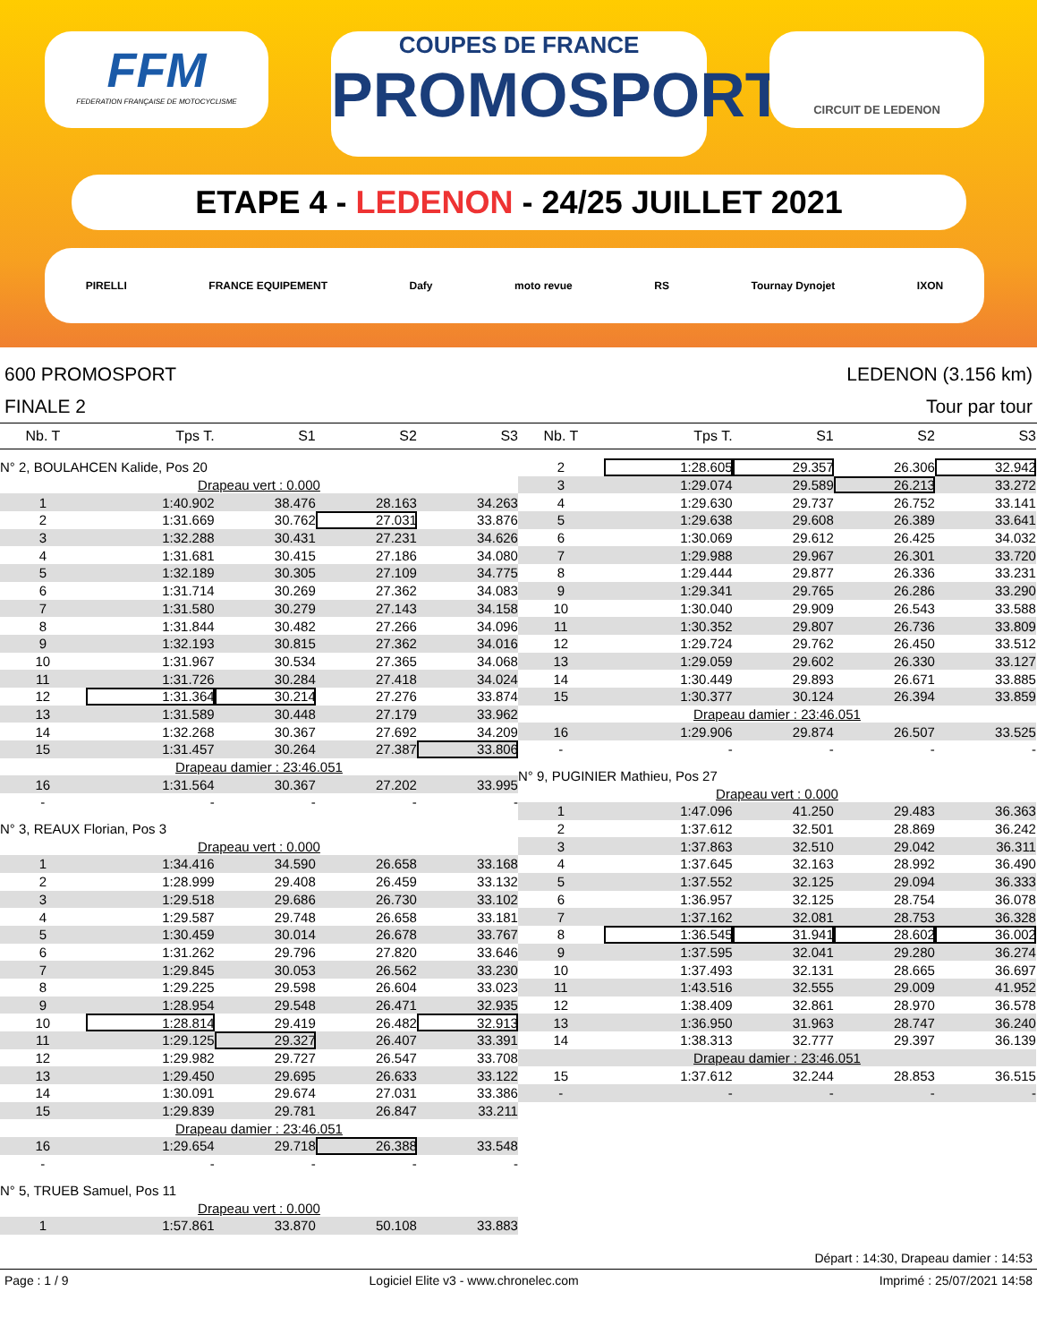FFM
FEDERATION FRANÇAISE DE MOTOCYCLISME
COUPES DE FRANCE
PROMOSPORT
CIRCUIT DE LEDENON
ETAPE 4 - LEDENON - 24/25 JUILLET 2021
PIRELLI FRANCE EQUIPEMENT Dafy moto revue RS Tournay Dynojet IXON
600 PROMOSPORT
FINALE 2
LEDENON (3.156 km)
Tour par tour
| Nb. T | Tps T. | S1 | S2 | S3 | |
| --- | --- | --- | --- | --- | --- |
| N° 2, BOULAHCEN Kalide, Pos 20 | | | | | |
| Drapeau vert : 0.000 | | | | | |
| 1 | 1:40.902 | 38.476 | 28.163 | 34.263 | |
| 2 | 1:31.669 | 30.762 | 27.031 | 33.876 | |
| 3 | 1:32.288 | 30.431 | 27.231 | 34.626 | |
| 4 | 1:31.681 | 30.415 | 27.186 | 34.080 | |
| 5 | 1:32.189 | 30.305 | 27.109 | 34.775 | |
| 6 | 1:31.714 | 30.269 | 27.362 | 34.083 | |
| 7 | 1:31.580 | 30.279 | 27.143 | 34.158 | |
| 8 | 1:31.844 | 30.482 | 27.266 | 34.096 | |
| 9 | 1:32.193 | 30.815 | 27.362 | 34.016 | |
| 10 | 1:31.967 | 30.534 | 27.365 | 34.068 | |
| 11 | 1:31.726 | 30.284 | 27.418 | 34.024 | |
| 12 | 1:31.364 | 30.214 | 27.276 | 33.874 | |
| 13 | 1:31.589 | 30.448 | 27.179 | 33.962 | |
| 14 | 1:32.268 | 30.367 | 27.692 | 34.209 | |
| 15 | 1:31.457 | 30.264 | 27.387 | 33.806 | |
| Drapeau damier : 23:46.051 | | | | | |
| 16 | 1:31.564 | 30.367 | 27.202 | 33.995 | |
| - | - | - | - | - | |
| N° 3, REAUX Florian, Pos 3 | | | | | |
| Drapeau vert : 0.000 | | | | | |
| 1 | 1:34.416 | 34.590 | 26.658 | 33.168 | |
| 2 | 1:28.999 | 29.408 | 26.459 | 33.132 | |
| 3 | 1:29.518 | 29.686 | 26.730 | 33.102 | |
| 4 | 1:29.587 | 29.748 | 26.658 | 33.181 | |
| 5 | 1:30.459 | 30.014 | 26.678 | 33.767 | |
| 6 | 1:31.262 | 29.796 | 27.820 | 33.646 | |
| 7 | 1:29.845 | 30.053 | 26.562 | 33.230 | |
| 8 | 1:29.225 | 29.598 | 26.604 | 33.023 | |
| 9 | 1:28.954 | 29.548 | 26.471 | 32.935 | |
| 10 | 1:28.814 | 29.419 | 26.482 | 32.913 | |
| 11 | 1:29.125 | 29.327 | 26.407 | 33.391 | |
| 12 | 1:29.982 | 29.727 | 26.547 | 33.708 | |
| 13 | 1:29.450 | 29.695 | 26.633 | 33.122 | |
| 14 | 1:30.091 | 29.674 | 27.031 | 33.386 | |
| 15 | 1:29.839 | 29.781 | 26.847 | 33.211 | |
| Drapeau damier : 23:46.051 | | | | | |
| 16 | 1:29.654 | 29.718 | 26.388 | 33.548 | |
| - | - | - | - | - | |
| N° 5, TRUEB Samuel, Pos 11 | | | | | |
| Drapeau vert : 0.000 | | | | | |
| 1 | 1:57.861 | 33.870 | 50.108 | 33.883 | |
| Nb. T | Tps T. | S1 | S2 | S3 | |
| --- | --- | --- | --- | --- | --- |
| 2 | 1:28.605 | 29.357 | 26.306 | 32.942 | |
| 3 | 1:29.074 | 29.589 | 26.213 | 33.272 | |
| 4 | 1:29.630 | 29.737 | 26.752 | 33.141 | |
| 5 | 1:29.638 | 29.608 | 26.389 | 33.641 | |
| 6 | 1:30.069 | 29.612 | 26.425 | 34.032 | |
| 7 | 1:29.988 | 29.967 | 26.301 | 33.720 | |
| 8 | 1:29.444 | 29.877 | 26.336 | 33.231 | |
| 9 | 1:29.341 | 29.765 | 26.286 | 33.290 | |
| 10 | 1:30.040 | 29.909 | 26.543 | 33.588 | |
| 11 | 1:30.352 | 29.807 | 26.736 | 33.809 | |
| 12 | 1:29.724 | 29.762 | 26.450 | 33.512 | |
| 13 | 1:29.059 | 29.602 | 26.330 | 33.127 | |
| 14 | 1:30.449 | 29.893 | 26.671 | 33.885 | |
| 15 | 1:30.377 | 30.124 | 26.394 | 33.859 | |
| Drapeau damier : 23:46.051 | | | | | |
| 16 | 1:29.906 | 29.874 | 26.507 | 33.525 | |
| - | - | - | - | - | |
| N° 9, PUGINIER Mathieu, Pos 27 | | | | | |
| Drapeau vert : 0.000 | | | | | |
| 1 | 1:47.096 | 41.250 | 29.483 | 36.363 | |
| 2 | 1:37.612 | 32.501 | 28.869 | 36.242 | |
| 3 | 1:37.863 | 32.510 | 29.042 | 36.311 | |
| 4 | 1:37.645 | 32.163 | 28.992 | 36.490 | |
| 5 | 1:37.552 | 32.125 | 29.094 | 36.333 | |
| 6 | 1:36.957 | 32.125 | 28.754 | 36.078 | |
| 7 | 1:37.162 | 32.081 | 28.753 | 36.328 | |
| 8 | 1:36.545 | 31.941 | 28.602 | 36.002 | |
| 9 | 1:37.595 | 32.041 | 29.280 | 36.274 | |
| 10 | 1:37.493 | 32.131 | 28.665 | 36.697 | |
| 11 | 1:43.516 | 32.555 | 29.009 | 41.952 | |
| 12 | 1:38.409 | 32.861 | 28.970 | 36.578 | |
| 13 | 1:36.950 | 31.963 | 28.747 | 36.240 | |
| 14 | 1:38.313 | 32.777 | 29.397 | 36.139 | |
| Drapeau damier : 23:46.051 | | | | | |
| 15 | 1:37.612 | 32.244 | 28.853 | 36.515 | |
| - | - | - | - | - | |
Départ : 14:30, Drapeau damier : 14:53
Page : 1 / 9 Logiciel Elite v3 - www.chronelec.com Imprimé : 25/07/2021 14:58